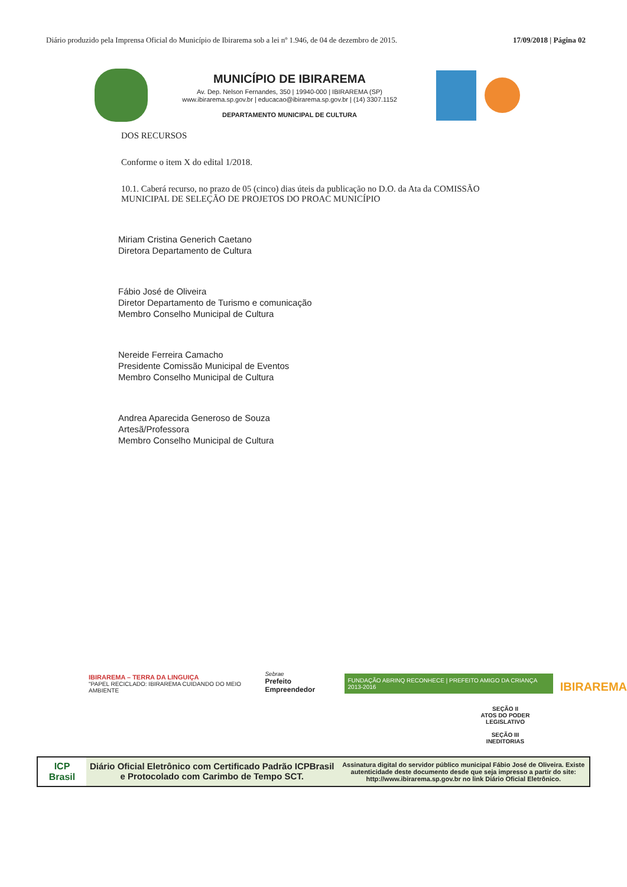Diário produzido pela Imprensa Oficial do Município de Ibirarema sob a lei nº 1.946, de 04 de dezembro de 2015. 17/09/2018 | Página 02
MUNICÍPIO DE IBIRAREMA
Av. Dep. Nelson Fernandes, 350 | 19940-000 | IBIRAREMA (SP)
www.ibirarema.sp.gov.br | educacao@ibirarema.sp.gov.br | (14) 3307.1152
DEPARTAMENTO MUNICIPAL DE CULTURA
DOS RECURSOS
Conforme o item X do edital 1/2018.
10.1. Caberá recurso, no prazo de 05 (cinco) dias úteis da publicação no D.O. da Ata da COMISSÃO MUNICIPAL DE SELEÇÃO DE PROJETOS DO PROAC MUNICÍPIO
Miriam Cristina Generich Caetano
Diretora Departamento de Cultura
Fábio José de Oliveira
Diretor Departamento de Turismo e comunicação
Membro Conselho Municipal de Cultura
Nereide Ferreira Camacho
Presidente Comissão Municipal de Eventos
Membro Conselho Municipal de Cultura
Andrea Aparecida Generoso de Souza
Artesã/Professora
Membro Conselho Municipal de Cultura
IBIRAREMA – TERRA DA LINGUIÇA
"PAPEL RECICLADO: IBIRAREMA CUIDANDO DO MEIO AMBIENTE
Sebrae
Prefeito Empreendedor
FUNDAÇÃO ABRINQ RECONHECE | PREFEITO AMIGO DA CRIANÇA 2013-2016
IBIRAREMA
SEÇÃO II
ATOS DO PODER LEGISLATIVO
SEÇÃO III
INEDITORIAS
ICP Brasil
Diário Oficial Eletrônico com Certificado Padrão ICPBrasil e Protocolado com Carimbo de Tempo SCT.
Assinatura digital do servidor público municipal Fábio José de Oliveira. Existe autenticidade deste documento desde que seja impresso a partir do site: http://www.ibirarema.sp.gov.br no link Diário Oficial Eletrônico.